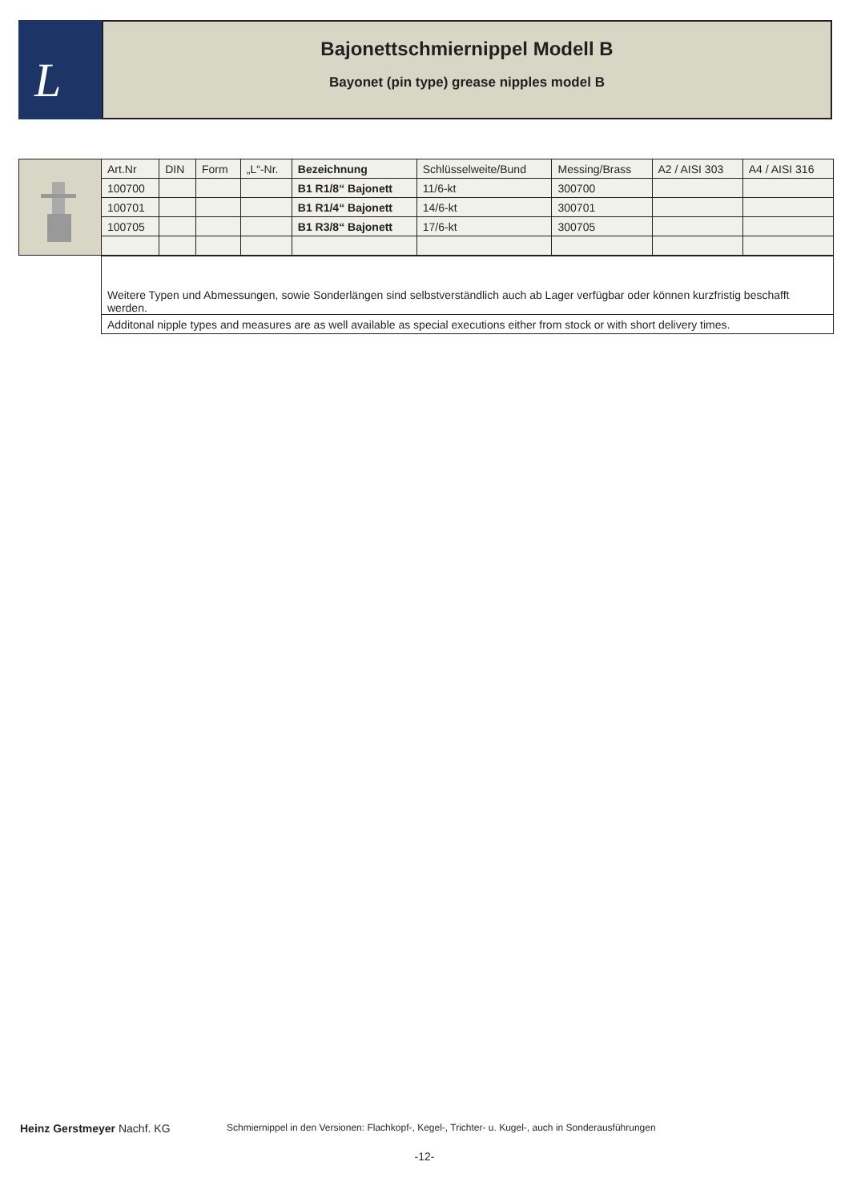L
Bajonettschmiernippel Modell B
Bayonet (pin type) grease nipples model B
| | Art.Nr | DIN | Form | „L“-Nr. | Bezeichnung | Schlüsselweite/Bund | Messing/Brass | A2 / AISI 303 | A4 / AISI 316 |
| | 100700 | | | | B1 R1/8“ Bajonett | 11/6-kt | 300700 | | |
| | 100701 | | | | B1 R1/4“ Bajonett | 14/6-kt | 300701 | | |
| | 100705 | | | | B1 R3/8“ Bajonett | 17/6-kt | 300705 | | |
| Weitere Typen und Abmessungen, sowie Sonderlängen sind selbstverständlich auch ab Lager verfügbar oder können kurzfristig beschafft werden. |
| Additonal nipple types and measures are as well available as special executions either from stock or with short delivery times. |
Heinz Gerstmeyer Nachf. KG Schmiernippel in den Versionen: Flachkopf-, Kegel-, Trichter- u. Kugel-, auch in Sonderausführungen
-12-